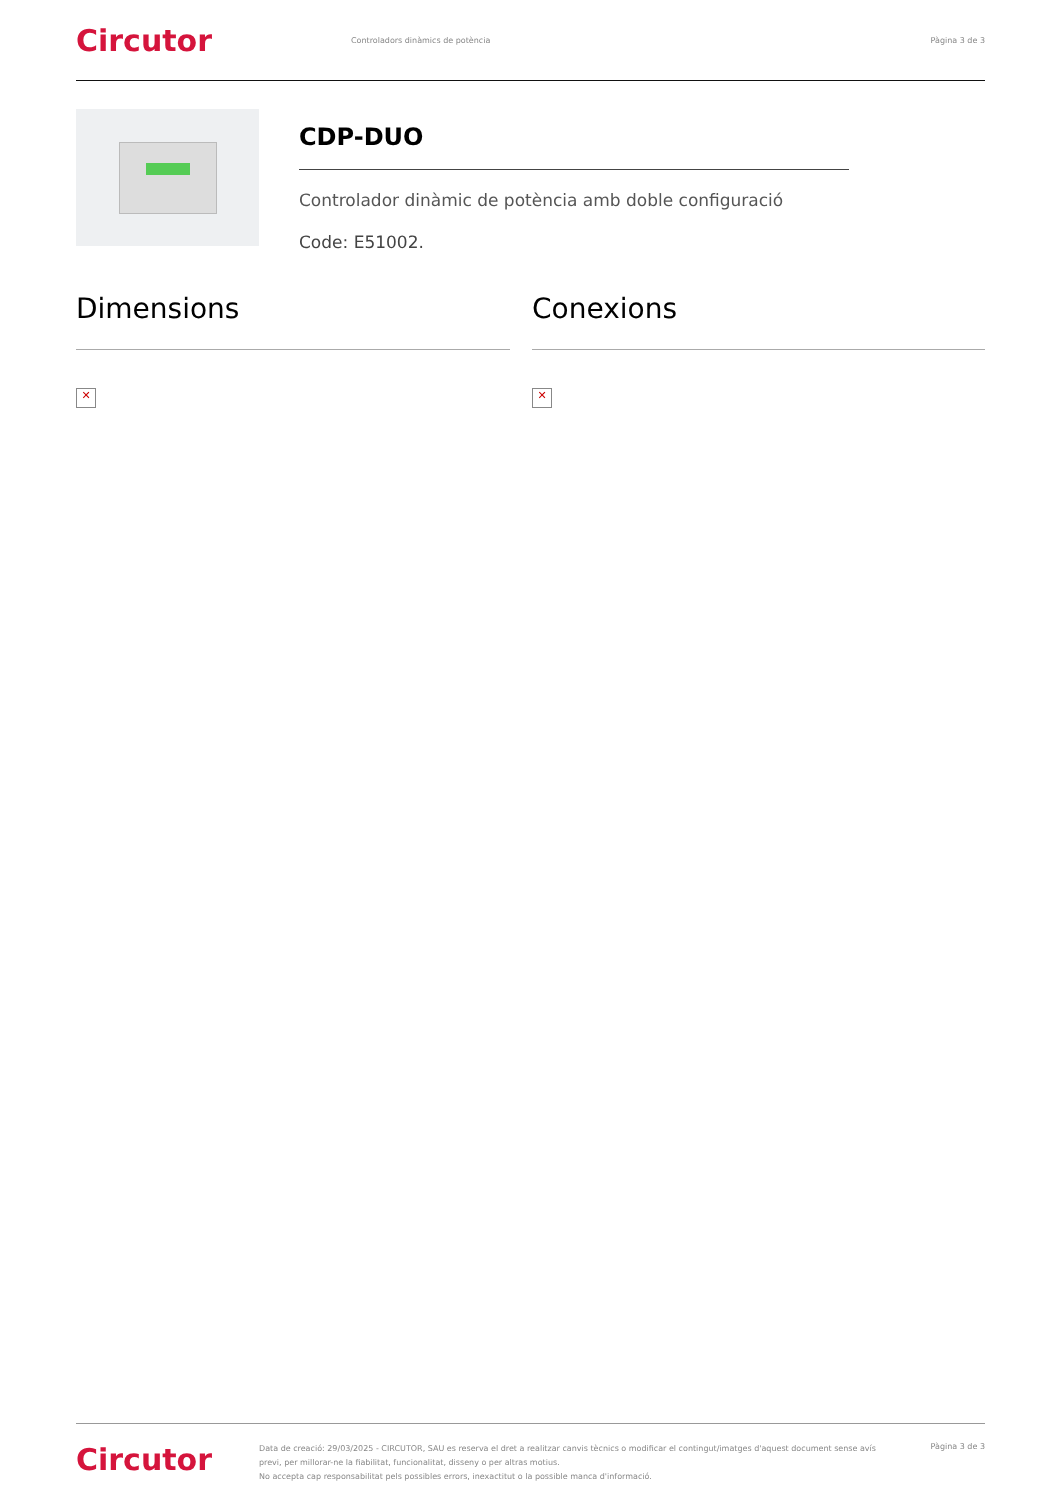Circutor
Controladors dinàmics de potència
Pàgina 3 de 3
CDP-DUO
Controlador dinàmic de potència amb doble configuració
Code: E51002.
Dimensions
✕
Conexions
✕
Circutor
Data de creació: 29/03/2025 - CIRCUTOR, SAU es reserva el dret a realitzar canvis tècnics o modificar el contingut/imatges d'aquest document sense avís previ, per millorar-ne la fiabilitat, funcionalitat, disseny o per altras motius.
No accepta cap responsabilitat pels possibles errors, inexactitut o la possible manca d'informació.
Pàgina 3 de 3